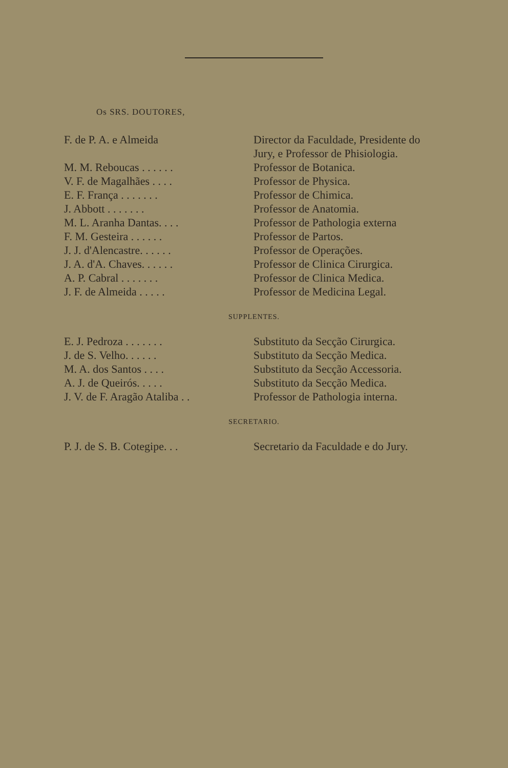Os SRS. DOUTORES,
| F. de P. A. e Almeida | Director da Faculdade, Presidente do Jury, e Professor de Phisiologia. |
| M. M. Reboucas . . . . . . | Professor de Botanica. |
| V. F. de Magalhães . . . . | Professor de Physica. |
| E. F. França . . . . . . . | Professor de Chimica. |
| J. Abbott . . . . . . . | Professor de Anatomia. |
| M. L. Aranha Dantas. . . . | Professor de Pathologia externa |
| F. M. Gesteira . . . . . . | Professor de Partos. |
| J. J. d'Alencastre. . . . . . | Professor de Operações. |
| J. A. d'A. Chaves. . . . . . | Professor de Clinica Cirurgica. |
| A. P. Cabral . . . . . . . | Professor de Clinica Medica. |
| J. F. de Almeida . . . . . | Professor de Medicina Legal. |
SUPPLENTES.
| E. J. Pedroza . . . . . . . | Substituto da Secção Cirurgica. |
| J. de S. Velho. . . . . . | Substituto da Secção Medica. |
| M. A. dos Santos . . . . | Substituto da Secção Accessoria. |
| A. J. de Queirós. . . . . | Substituto da Secção Medica. |
| J. V. de F. Aragão Ataliba . . | Professor de Pathologia interna. |
SECRETARIO.
| P. J. de S. B. Cotegipe. . . | Secretario da Faculdade e do Jury. |